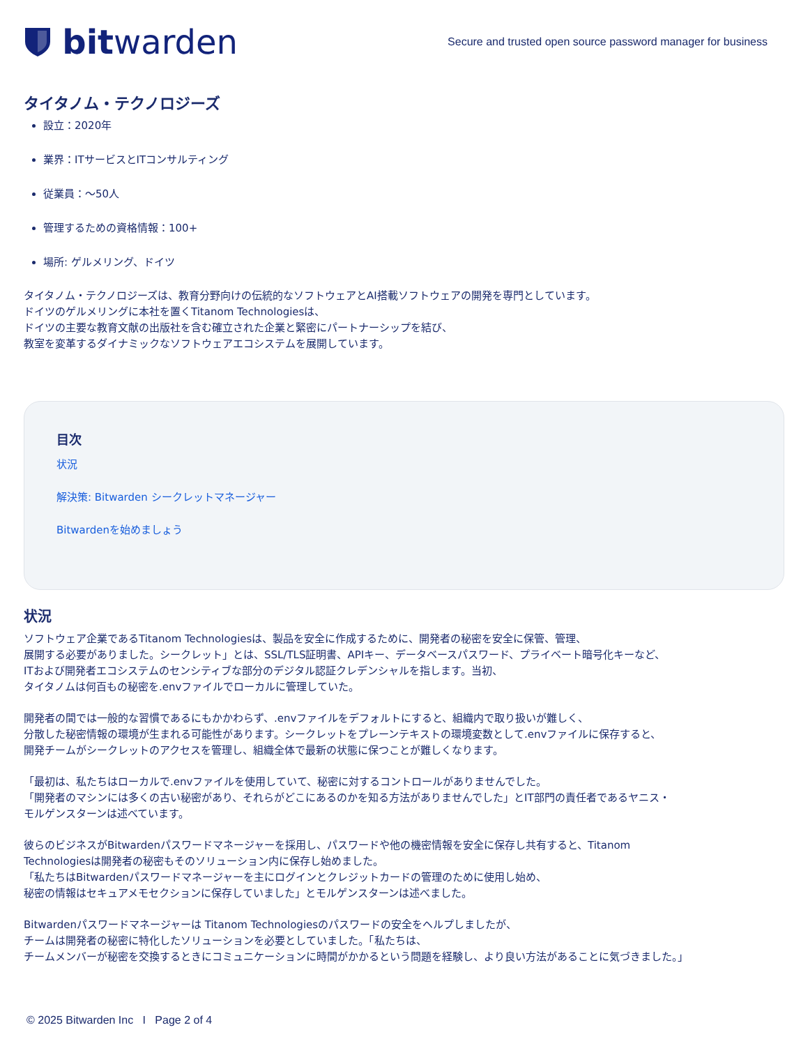bit warden
Secure and trusted open source password manager for business
タイタノム・テクノロジーズ
設立：2020年
業界：ITサービスとITコンサルティング
従業員：～50人
管理するための資格情報：100+
場所: ゲルメリング、ドイツ
タイタノム・テクノロジーズは、教育分野向けの伝統的なソフトウェアとAI搭載ソフトウェアの開発を専門としています。
ドイツのゲルメリングに本社を置くTitanom Technologiesは、
ドイツの主要な教育文献の出版社を含む確立された企業と緊密にパートナーシップを結び、
教室を変革するダイナミックなソフトウェアエコシステムを展開しています。
目次
状況
解決策: Bitwarden シークレットマネージャー
Bitwardenを始めましょう
状況
ソフトウェア企業であるTitanom Technologiesは、製品を安全に作成するために、開発者の秘密を安全に保管、管理、
展開する必要がありました。シークレット」とは、SSL/TLS証明書、APIキー、データベースパスワード、プライベート暗号化キーなど、
ITおよび開発者エコシステムのセンシティブな部分のデジタル認証クレデンシャルを指します。当初、
タイタノムは何百もの秘密を.envファイルでローカルに管理していた。
開発者の間では一般的な習慣であるにもかかわらず、.envファイルをデフォルトにすると、組織内で取り扱いが難しく、
分散した秘密情報の環境が生まれる可能性があります。シークレットをプレーンテキストの環境変数として.envファイルに保存すると、
開発チームがシークレットのアクセスを管理し、組織全体で最新の状態に保つことが難しくなります。
「最初は、私たちはローカルで.envファイルを使用していて、秘密に対するコントロールがありませんでした。
「開発者のマシンには多くの古い秘密があり、それらがどこにあるのかを知る方法がありませんでした」とIT部門の責任者であるヤニス・
モルゲンスターンは述べています。
彼らのビジネスがBitwardenパスワードマネージャーを採用し、パスワードや他の機密情報を安全に保存し共有すると、Titanom
Technologiesは開発者の秘密もそのソリューション内に保存し始めました。
「私たちはBitwardenパスワードマネージャーを主にログインとクレジットカードの管理のために使用し始め、
秘密の情報はセキュアメモセクションに保存していました」とモルゲンスターンは述べました。
Bitwardenパスワードマネージャーは Titanom Technologiesのパスワードの安全をヘルプしましたが、
チームは開発者の秘密に特化したソリューションを必要としていました。「私たちは、
チームメンバーが秘密を交換するときにコミュニケーションに時間がかかるという問題を経験し、より良い方法があることに気づきました。」
© 2025 Bitwarden Inc I Page 2 of 4